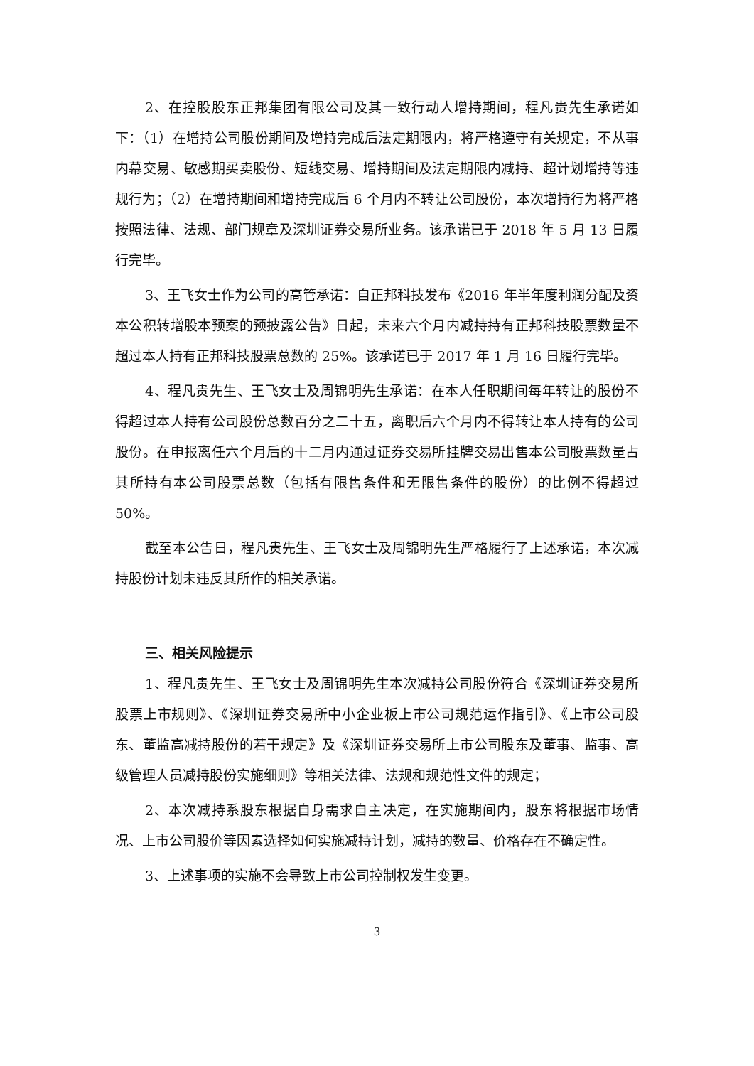2、在控股股东正邦集团有限公司及其一致行动人增持期间，程凡贵先生承诺如下：（1）在增持公司股份期间及增持完成后法定期限内，将严格遵守有关规定，不从事内幕交易、敏感期买卖股份、短线交易、增持期间及法定期限内减持、超计划增持等违规行为；（2）在增持期间和增持完成后 6 个月内不转让公司股份，本次增持行为将严格按照法律、法规、部门规章及深圳证券交易所业务。该承诺已于 2018 年 5 月 13 日履行完毕。
3、王飞女士作为公司的高管承诺：自正邦科技发布《2016 年半年度利润分配及资本公积转增股本预案的预披露公告》日起，未来六个月内减持持有正邦科技股票数量不超过本人持有正邦科技股票总数的 25%。该承诺已于 2017 年 1 月 16 日履行完毕。
4、程凡贵先生、王飞女士及周锦明先生承诺：在本人任职期间每年转让的股份不得超过本人持有公司股份总数百分之二十五，离职后六个月内不得转让本人持有的公司股份。在申报离任六个月后的十二月内通过证券交易所挂牌交易出售本公司股票数量占其所持有本公司股票总数（包括有限售条件和无限售条件的股份）的比例不得超过 50%。
截至本公告日，程凡贵先生、王飞女士及周锦明先生严格履行了上述承诺，本次减持股份计划未违反其所作的相关承诺。
三、相关风险提示
1、程凡贵先生、王飞女士及周锦明先生本次减持公司股份符合《深圳证券交易所股票上市规则》、《深圳证券交易所中小企业板上市公司规范运作指引》、《上市公司股东、董监高减持股份的若干规定》及《深圳证券交易所上市公司股东及董事、监事、高级管理人员减持股份实施细则》等相关法律、法规和规范性文件的规定；
2、本次减持系股东根据自身需求自主决定，在实施期间内，股东将根据市场情况、上市公司股价等因素选择如何实施减持计划，减持的数量、价格存在不确定性。
3、上述事项的实施不会导致上市公司控制权发生变更。
3